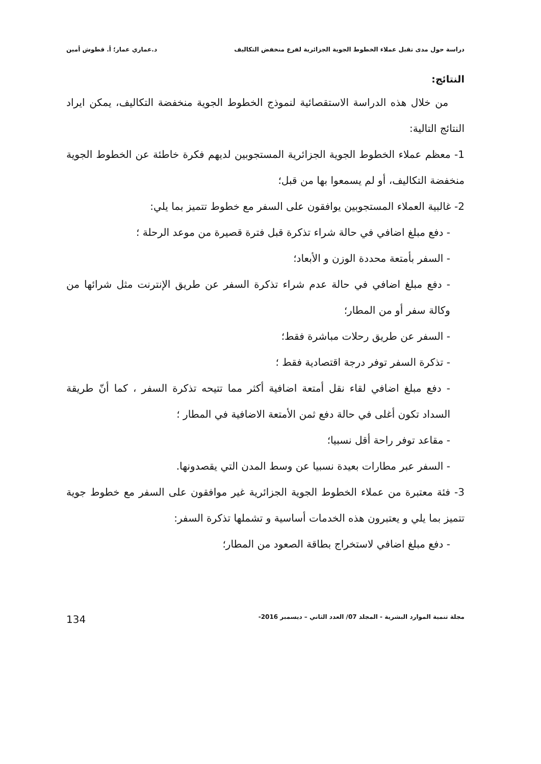دراسة حول مدى تقبل عملاء الخطوط الجوية الجزائرية لفرع منخفض التكاليف د.عماري عمار؛ أ. قطوش أمين
النتائج:
من خلال هذه الدراسة الاستقصائية لنموذج الخطوط الجوية منخفضة التكاليف، يمكن ايراد النتائج التالية:
1- معظم عملاء الخطوط الجوية الجزائرية المستجوبين لديهم فكرة خاطئة عن الخطوط الجوية منخفضة التكاليف، أو لم يسمعوا بها من قبل؛
2- غالبية العملاء المستجوبين يوافقون على السفر مع خطوط تتميز بما يلي:
- دفع مبلغ اضافي في حالة شراء تذكرة قبل فترة قصيرة من موعد الرحلة ؛
- السفر بأمتعة محددة الوزن و الأبعاد؛
- دفع مبلغ اضافي في حالة عدم شراء تذكرة السفر عن طريق الإنترنت مثل شرائها من وكالة سفر أو من المطار؛
- السفر عن طريق رحلات مباشرة فقط؛
- تذكرة السفر توفر درجة اقتصادية فقط ؛
- دفع مبلغ اضافي لقاء نقل أمتعة اضافية أكثر مما تتيحه تذكرة السفر ، كما أنّ طريقة السداد تكون أغلى في حالة دفع ثمن الأمتعة الاضافية في المطار ؛
- مقاعد توفر راحة أقل نسبيا؛
- السفر عبر مطارات بعيدة نسبيا عن وسط المدن التي يقصدونها.
3- فئة معتبرة من عملاء الخطوط الجوية الجزائرية غير موافقون على السفر مع خطوط جوية تتميز بما يلي و يعتبرون هذه الخدمات أساسية و تشملها تذكرة السفر:
- دفع مبلغ اضافي لاستخراج بطاقة الصعود من المطار؛
مجلة تنمية الموارد البشرية - المجلد 07/ العدد الثاني – ديسمبر 2016- 134